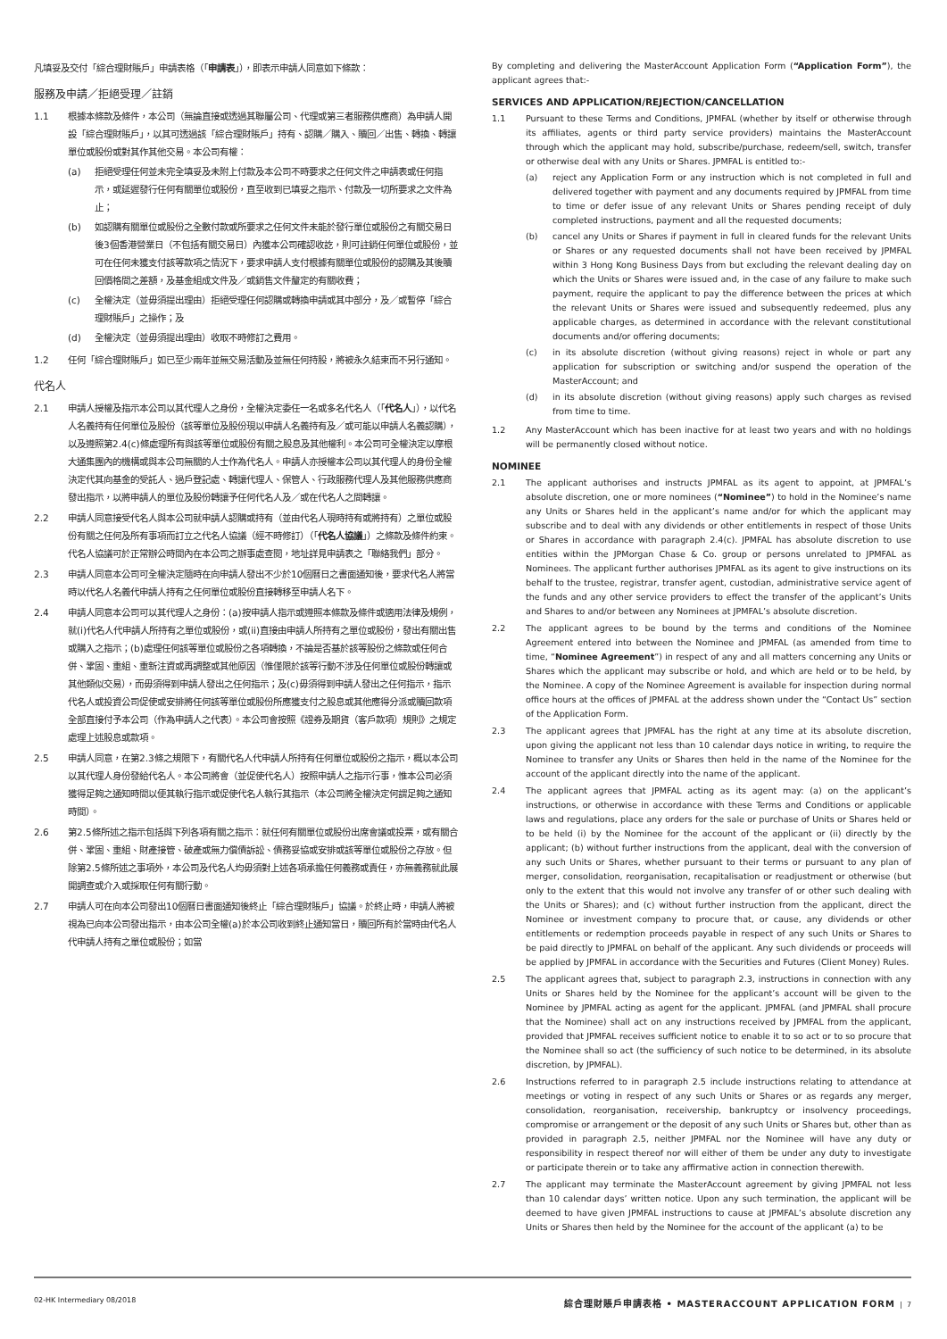凡填妥及交付「綜合理財賬戶」申請表格（「申請表」），即表示申請人同意如下條款：
服務及申請／拒絕受理／註銷
1.1 根據本條款及條件，本公司（無論直接或透過其聯屬公司、代理或第三者服務供應商）為申請人開設「綜合理財賬戶」，以其可透過該「綜合理財賬戶」持有、認購／購入、贖回／出售、轉換、轉讓單位或股份或對其作其他交易。本公司有權：
(a) 拒絕受理任何並未完全填妥及未附上付款及本公司不時要求之任何文件之申請表或任何指示，或延遲發行任何有關單位或股份，直至收到已填妥之指示、付款及一切所要求之文件為止；
(b) 如認購有關單位或股份之全數付款或所要求之任何文件未能於發行單位或股份之有關交易日後3個香港營業日（不包括有關交易日）內獲本公司確認收訖，則可註銷任何單位或股份，並可在任何未獲支付該等款項之情況下，要求申請人支付根據有關單位或股份的認購及其後贖回價格間之差額，及基金組成文件及／或銷售文件釐定的有關收費；
(c) 全權決定（並毋須提出理由）拒絕受理任何認購或轉換申請或其中部分，及／或暫停「綜合理財賬戶」之操作；及
(d) 全權決定（並毋須提出理由）收取不時修訂之費用。
1.2 任何「綜合理財賬戶」如已至少兩年並無交易活動及並無任何持股，將被永久結束而不另行通知。
代名人
2.1 申請人授權及指示本公司以其代理人之身份，全權決定委任一名或多名代名人（「代名人」），以代名人名義持有任何單位及股份（該等單位及股份現以申請人名義持有及／或可能以申請人名義認購），以及遵照第2.4(c)條處理所有與該等單位或股份有關之股息及其他權利。本公司可全權決定以摩根大通集團內的機構或與本公司無關的人士作為代名人。申請人亦授權本公司以其代理人的身份全權決定代其向基金的受託人、過戶登記處、轉讓代理人、保管人、行政服務代理人及其他服務供應商發出指示，以將申請人的單位及股份轉讓予任何代名人及／或在代名人之間轉讓。
2.2 申請人同意接受代名人與本公司就申請人認購或持有（並由代名人現時持有或將持有）之單位或股份有關之任何及所有事項而訂立之代名人協議（經不時修訂）（「代名人協議」）之條款及條件約束。代名人協議可於正常辦公時間內在本公司之辦事處查閱，地址詳見申請表之「聯絡我們」部分。
2.3 申請人同意本公司可全權決定隨時在向申請人發出不少於10個曆日之書面通知後，要求代名人將當時以代名人名義代申請人持有之任何單位或股份直接轉移至申請人名下。
2.4 申請人同意本公司可以其代理人之身份：(a)按申請人指示或遵照本條款及條件或適用法律及規例，就(i)代名人代申請人所持有之單位或股份，或(ii)直接由申請人所持有之單位或股份，發出有關出售或購入之指示；(b)處理任何該等單位或股份之各項轉換，不論是否基於該等股份之條款或任何合併、鞏固、重組、重新注資或再調整或其他原因（惟僅限於該等行動不涉及任何單位或股份轉讓或其他類似交易），而毋須得到申請人發出之任何指示；及(c)毋須得到申請人發出之任何指示，指示代名人或投資公司促使或安排將任何該等單位或股份所應獲支付之股息或其他應得分派或贖回款項全部直接付予本公司（作為申請人之代表）。本公司會按照《證券及期貨（客戶款項）規則》之規定處理上述股息或款項。
2.5 申請人同意，在第2.3條之規限下，有關代名人代申請人所持有任何單位或股份之指示，概以本公司以其代理人身份發給代名人。本公司將會（並促使代名人）按照申請人之指示行事，惟本公司必須獲得足夠之通知時間以便其執行指示或促使代名人執行其指示（本公司將全權決定何謂足夠之通知時間）。
2.6 第2.5條所述之指示包括與下列各項有關之指示：就任何有關單位或股份出席會議或投票，或有關合併、鞏固、重組、財產接管、破產或無力償債訴訟、債務妥協或安排或該等單位或股份之存放。但除第2.5條所述之事項外，本公司及代名人均毋須對上述各項承擔任何義務或責任，亦無義務就此展開調查或介入或採取任何有關行動。
2.7 申請人可在向本公司發出10個曆日書面通知後終止「綜合理財賬戶」協議。於終止時，申請人將被視為已向本公司發出指示，由本公司全權(a)於本公司收到終止通知當日，贖回所有於當時由代名人代申請人持有之單位或股份；如當
By completing and delivering the MasterAccount Application Form (“Application Form”), the applicant agrees that:-
SERVICES AND APPLICATION/REJECTION/CANCELLATION
1.1 Pursuant to these Terms and Conditions, JPMFAL (whether by itself or otherwise through its affiliates, agents or third party service providers) maintains the MasterAccount through which the applicant may hold, subscribe/purchase, redeem/sell, switch, transfer or otherwise deal with any Units or Shares. JPMFAL is entitled to:-
(a) reject any Application Form or any instruction which is not completed in full and delivered together with payment and any documents required by JPMFAL from time to time or defer issue of any relevant Units or Shares pending receipt of duly completed instructions, payment and all the requested documents;
(b) cancel any Units or Shares if payment in full in cleared funds for the relevant Units or Shares or any requested documents shall not have been received by JPMFAL within 3 Hong Kong Business Days from but excluding the relevant dealing day on which the Units or Shares were issued and, in the case of any failure to make such payment, require the applicant to pay the difference between the prices at which the relevant Units or Shares were issued and subsequently redeemed, plus any applicable charges, as determined in accordance with the relevant constitutional documents and/or offering documents;
(c) in its absolute discretion (without giving reasons) reject in whole or part any application for subscription or switching and/or suspend the operation of the MasterAccount; and
(d) in its absolute discretion (without giving reasons) apply such charges as revised from time to time.
1.2 Any MasterAccount which has been inactive for at least two years and with no holdings will be permanently closed without notice.
NOMINEE
2.1 The applicant authorises and instructs JPMFAL as its agent to appoint, at JPMFAL’s absolute discretion, one or more nominees (“Nominee”) to hold in the Nominee’s name any Units or Shares held in the applicant’s name and/or for which the applicant may subscribe and to deal with any dividends or other entitlements in respect of those Units or Shares in accordance with paragraph 2.4(c). JPMFAL has absolute discretion to use entities within the JPMorgan Chase & Co. group or persons unrelated to JPMFAL as Nominees. The applicant further authorises JPMFAL as its agent to give instructions on its behalf to the trustee, registrar, transfer agent, custodian, administrative service agent of the funds and any other service providers to effect the transfer of the applicant’s Units and Shares to and/or between any Nominees at JPMFAL’s absolute discretion.
2.2 The applicant agrees to be bound by the terms and conditions of the Nominee Agreement entered into between the Nominee and JPMFAL (as amended from time to time, “Nominee Agreement”) in respect of any and all matters concerning any Units or Shares which the applicant may subscribe or hold, and which are held or to be held, by the Nominee. A copy of the Nominee Agreement is available for inspection during normal office hours at the offices of JPMFAL at the address shown under the “Contact Us” section of the Application Form.
2.3 The applicant agrees that JPMFAL has the right at any time at its absolute discretion, upon giving the applicant not less than 10 calendar days notice in writing, to require the Nominee to transfer any Units or Shares then held in the name of the Nominee for the account of the applicant directly into the name of the applicant.
2.4 The applicant agrees that JPMFAL acting as its agent may: (a) on the applicant’s instructions, or otherwise in accordance with these Terms and Conditions or applicable laws and regulations, place any orders for the sale or purchase of Units or Shares held or to be held (i) by the Nominee for the account of the applicant or (ii) directly by the applicant; (b) without further instructions from the applicant, deal with the conversion of any such Units or Shares, whether pursuant to their terms or pursuant to any plan of merger, consolidation, reorganisation, recapitalisation or readjustment or otherwise (but only to the extent that this would not involve any transfer of or other such dealing with the Units or Shares); and (c) without further instruction from the applicant, direct the Nominee or investment company to procure that, or cause, any dividends or other entitlements or redemption proceeds payable in respect of any such Units or Shares to be paid directly to JPMFAL on behalf of the applicant. Any such dividends or proceeds will be applied by JPMFAL in accordance with the Securities and Futures (Client Money) Rules.
2.5 The applicant agrees that, subject to paragraph 2.3, instructions in connection with any Units or Shares held by the Nominee for the applicant’s account will be given to the Nominee by JPMFAL acting as agent for the applicant. JPMFAL (and JPMFAL shall procure that the Nominee) shall act on any instructions received by JPMFAL from the applicant, provided that JPMFAL receives sufficient notice to enable it to so act or to so procure that the Nominee shall so act (the sufficiency of such notice to be determined, in its absolute discretion, by JPMFAL).
2.6 Instructions referred to in paragraph 2.5 include instructions relating to attendance at meetings or voting in respect of any such Units or Shares or as regards any merger, consolidation, reorganisation, receivership, bankruptcy or insolvency proceedings, compromise or arrangement or the deposit of any such Units or Shares but, other than as provided in paragraph 2.5, neither JPMFAL nor the Nominee will have any duty or responsibility in respect thereof nor will either of them be under any duty to investigate or participate therein or to take any affirmative action in connection therewith.
2.7 The applicant may terminate the MasterAccount agreement by giving JPMFAL not less than 10 calendar days’ written notice. Upon any such termination, the applicant will be deemed to have given JPMFAL instructions to cause at JPMFAL’s absolute discretion any Units or Shares then held by the Nominee for the account of the applicant (a) to be
02-HK Intermediary 08/2018 綜合理財賬戶申請表格 • MASTERACCOUNT APPLICATION FORM | 7